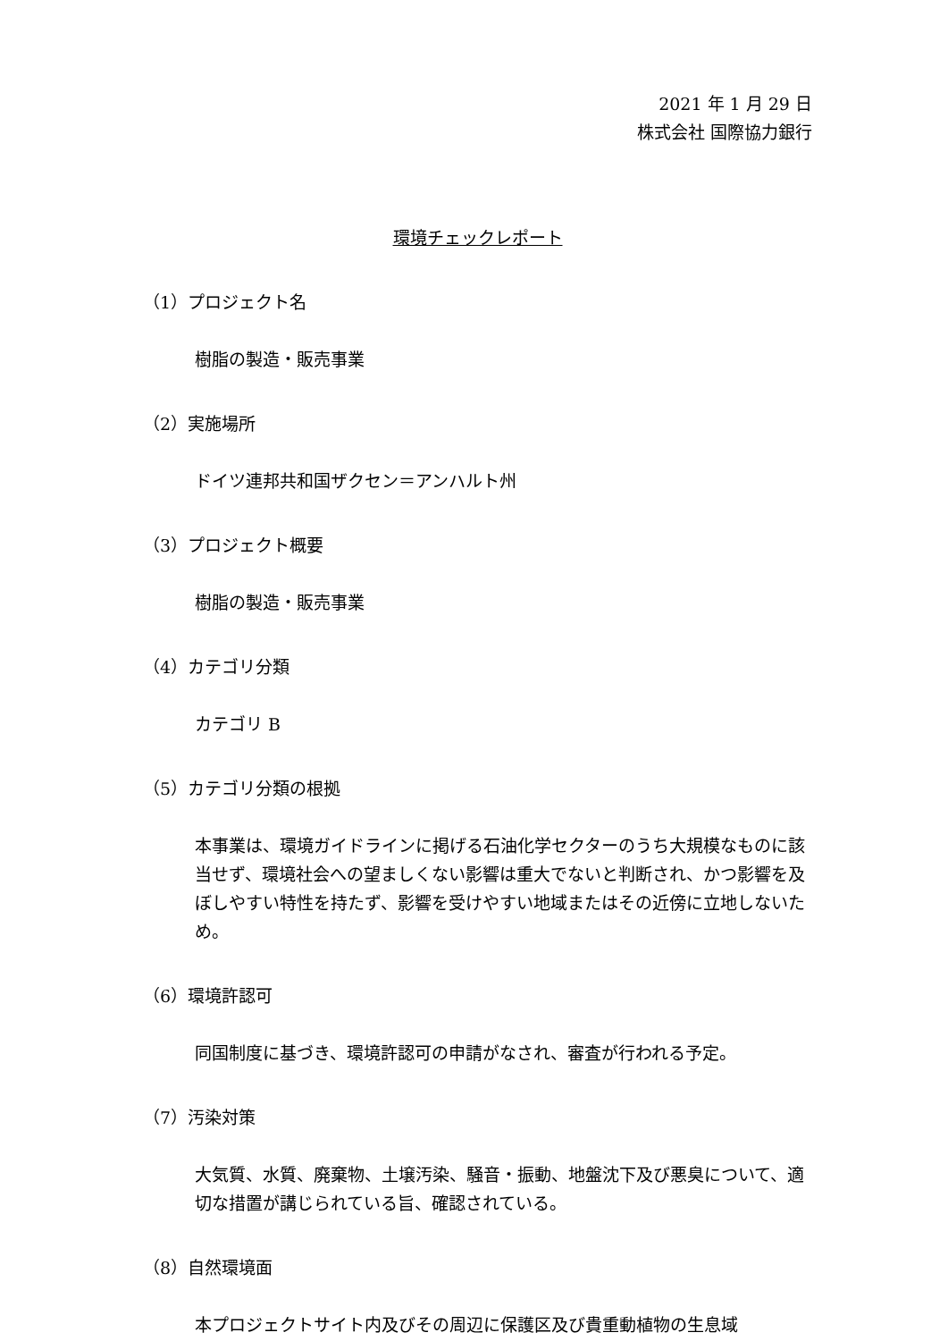2021 年 1 月 29 日
株式会社 国際協力銀行
環境チェックレポート
（1）プロジェクト名
樹脂の製造・販売事業
（2）実施場所
ドイツ連邦共和国ザクセン＝アンハルト州
（3）プロジェクト概要
樹脂の製造・販売事業
（4）カテゴリ分類
カテゴリ B
（5）カテゴリ分類の根拠
本事業は、環境ガイドラインに掲げる石油化学セクターのうち大規模なものに該当せず、環境社会への望ましくない影響は重大でないと判断され、かつ影響を及ぼしやすい特性を持たず、影響を受けやすい地域またはその近傍に立地しないため。
（6）環境許認可
同国制度に基づき、環境許認可の申請がなされ、審査が行われる予定。
（7）汚染対策
大気質、水質、廃棄物、土壌汚染、騒音・振動、地盤沈下及び悪臭について、適切な措置が講じられている旨、確認されている。
（8）自然環境面
本プロジェクトサイト内及びその周辺に保護区及び貴重動植物の生息域